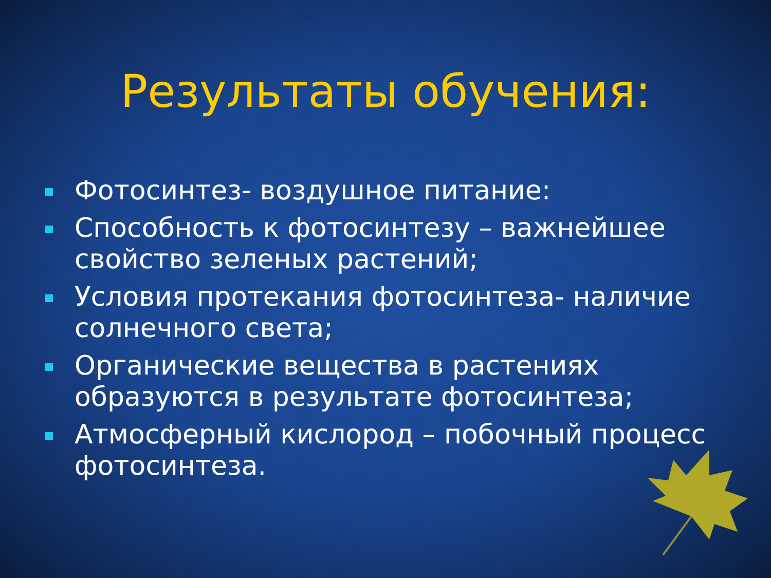Результаты обучения:
Фотосинтез- воздушное питание:
Способность к фотосинтезу – важнейшее свойство зеленых растений;
Условия протекания фотосинтеза- наличие солнечного света;
Органические вещества в растениях образуются в результате фотосинтеза;
Атмосферный кислород – побочный процесс фотосинтеза.